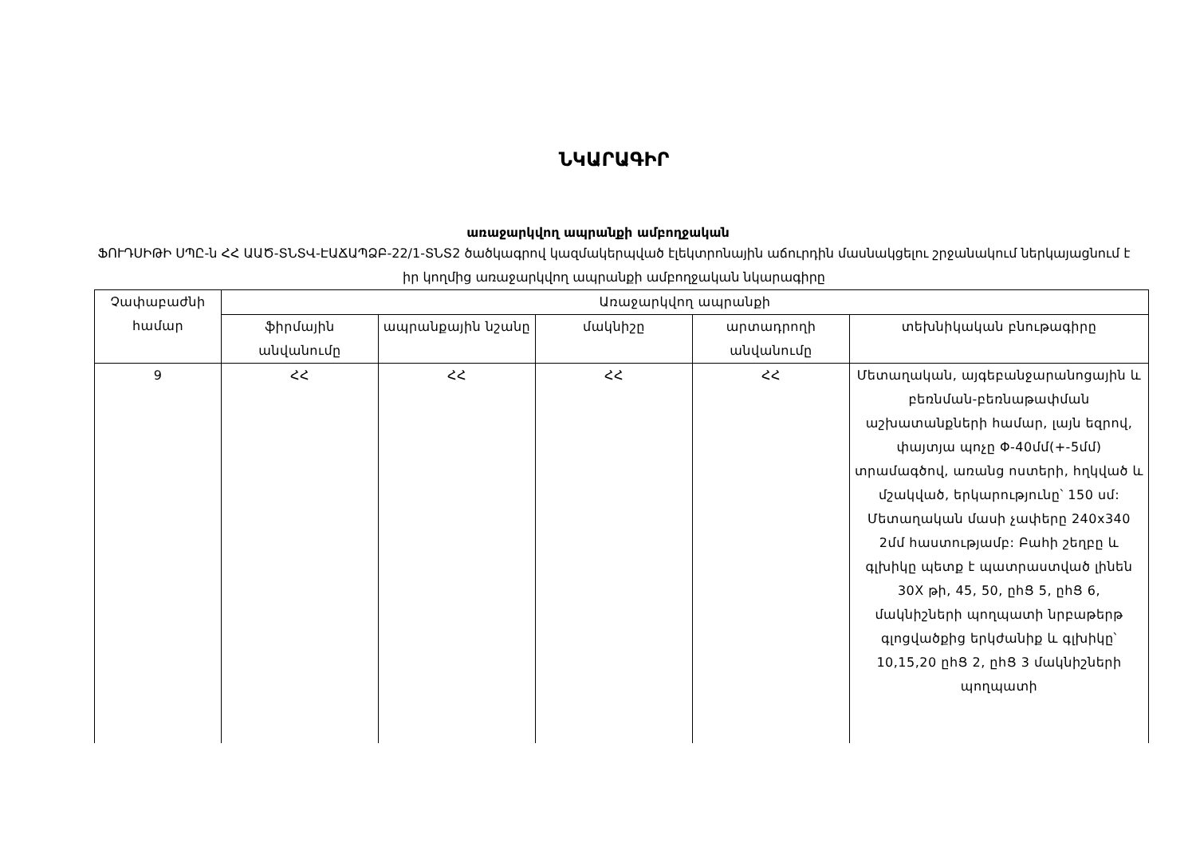ՆԿԱՐԱԳԻՐ
առաջարկվող ապրանքի ամբողջական
ՖՈՒԴՍԻԹԻ ՍՊԸ-ն ՀՀ ԱԱԾ-ՏՆՏՎ-ԷԱՃԱՊՁԲ-22/1-ՏՆՏ2 ծածկագրով կազմակերպված էլեկտրոնային աճուրդին մասնակցելու շրջանակում ներկայացնում է իր կողմից առաջարկվող ապրանքի ամբողջական նկարագիրը
| Չափաբաժնի համար | Առաջարկվող ապրանքի | | | | |
| --- | --- | --- | --- | --- | --- |
| | ֆիրմային անվանումը | ապրանքային նշանը | մակնիշը | արտադրողի անվանումը | տեխնիկական բնութագիրը |
| 9 | ՀՀ | ՀՀ | ՀՀ | ՀՀ | Մետաղական, այգեբանջարանոցային և բեռնման-բեռնաթափման աշխատանքների համար, լայն եզրով, փայտյա պոչը Φ-40մմ(+-5մմ) տրամագծով, առանց ոստերի, հղկված և մշակված, երկարությունը՝ 150 սմ: Մետաղական մասի չափերը 240x340 2մմ հաստությամբ: Բահի շեղբը և գլխիկը պետք է պատրաստված լինեն 30X թի, 45, 50, ըհՑ 5, ըհՑ 6, մակնիշների պողպատի նրբաթերթ գլոցվածքից երկժանիք և գլխիկը՝ 10,15,20 ըհՑ 2, ըհՑ 3 մակնիշների պողպատի |